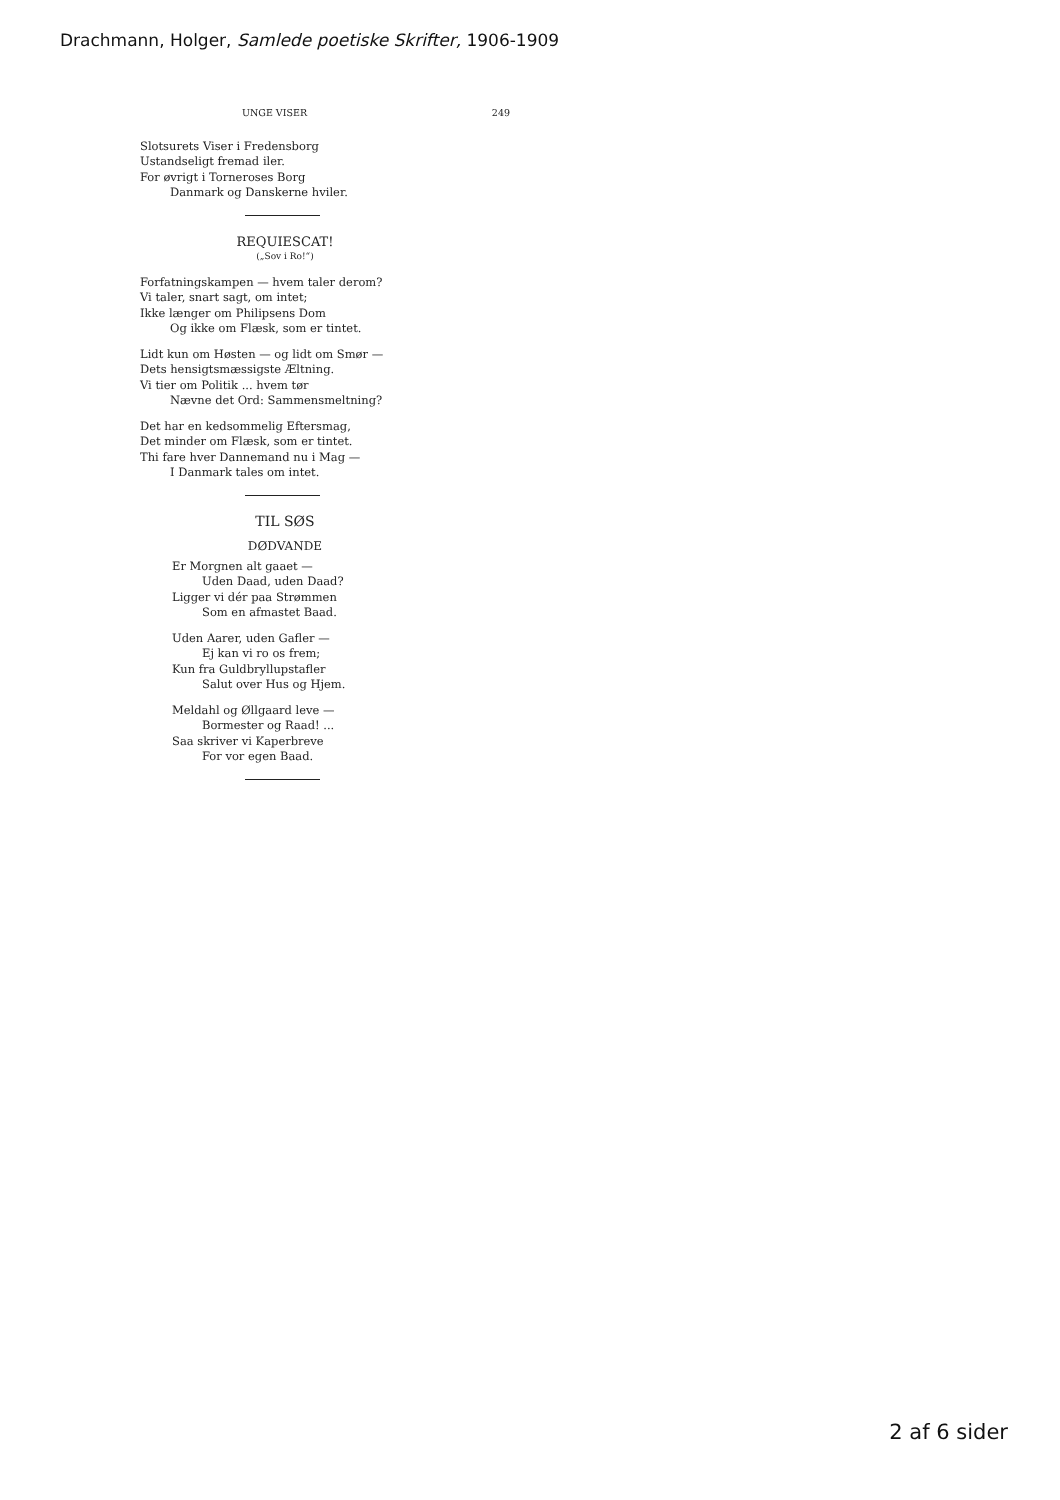Drachmann, Holger, Samlede poetiske Skrifter, 1906-1909
UNGE VISER 249
Slotsurets Viser i Fredensborg
Ustandseligt fremad iler.
For øvrigt i Torneroses Borg
Danmark og Danskerne hviler.
REQUIESCAT!
(„Sov i Ro!“)
Forfatningskampen — hvem taler derom?
Vi taler, snart sagt, om intet;
Ikke længer om Philipsens Dom
Og ikke om Flæsk, som er tintet.
Lidt kun om Høsten — og lidt om Smør —
Dets hensigtsmæssigste Æltning.
Vi tier om Politik ... hvem tør
Nævne det Ord: Sammensmeltning?
Det har en kedsommelig Eftersmag,
Det minder om Flæsk, som er tintet.
Thi fare hver Dannemand nu i Mag —
I Danmark tales om intet.
TIL SØS
DØDVANDE
Er Morgnen alt gaaet —
Uden Daad, uden Daad?
Ligger vi dér paa Strømmen
Som en afmastet Baad.
Uden Aarer, uden Gafler —
Ej kan vi ro os frem;
Kun fra Guldbryllupstafler
Salut over Hus og Hjem.
Meldahl og Øllgaard leve —
Bormester og Raad! ...
Saa skriver vi Kaperbreve
For vor egen Baad.
2 af 6 sider